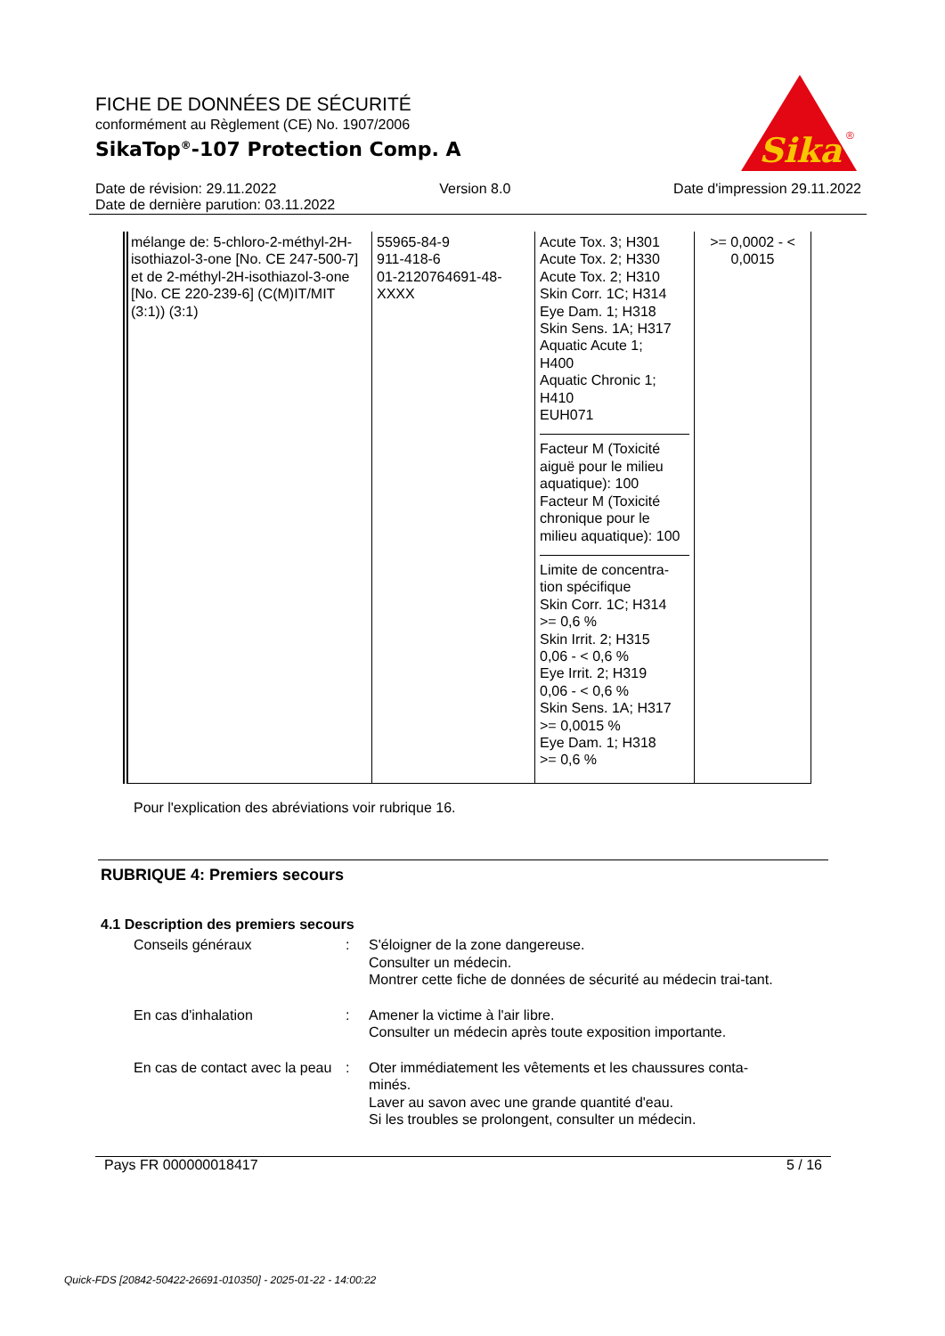FICHE DE DONNÉES DE SÉCURITÉ
conformément au Règlement (CE) No. 1907/2006
SikaTop<sup>®</sup>-107 Protection Comp. A
Sika
®
Date de révision: 29.11.2022 Version 8.0 Date d'impression 29.11.2022
Date de dernière parution: 03.11.2022
| mélange de: 5-chloro-2-méthyl-2H-isothiazol-3-one [No. CE 247-500-7] et de 2-méthyl-2H-isothiazol-3-one [No. CE 220-239-6] (C(M)IT/MIT (3:1)) (3:1) | 55965-84-9 911-418-6 01-2120764691-48-XXXX | Acute Tox. 3; H301 Acute Tox. 2; H330 Acute Tox. 2; H310 Skin Corr. 1C; H314 Eye Dam. 1; H318 Skin Sens. 1A; H317 Aquatic Acute 1; H400 Aquatic Chronic 1; H410 EUH071 Facteur M (Toxicité aiguë pour le milieu aquatique): 100 Facteur M (Toxicité chronique pour le milieu aquatique): 100 Limite de concentra-tion spécifique Skin Corr. 1C; H314 >= 0,6 % Skin Irrit. 2; H315 0,06 - < 0,6 % Eye Irrit. 2; H319 0,06 - < 0,6 % Skin Sens. 1A; H317 >= 0,0015 % Eye Dam. 1; H318 >= 0,6 % | >= 0,0002 - < 0,0015 |
Pour l'explication des abréviations voir rubrique 16.
RUBRIQUE 4: Premiers secours
4.1 Description des premiers secours
Conseils généraux
:
S'éloigner de la zone dangereuse.
Consulter un médecin.
Montrer cette fiche de données de sécurité au médecin trai-tant.
En cas d'inhalation
:
Amener la victime à l'air libre.
Consulter un médecin après toute exposition importante.
En cas de contact avec la peau
:
Oter immédiatement les vêtements et les chaussures conta-minés.
Laver au savon avec une grande quantité d'eau.
Si les troubles se prolongent, consulter un médecin.
Pays FR 000000018417 5 / 16
Quick-FDS [20842-50422-26691-010350] - 2025-01-22 - 14:00:22